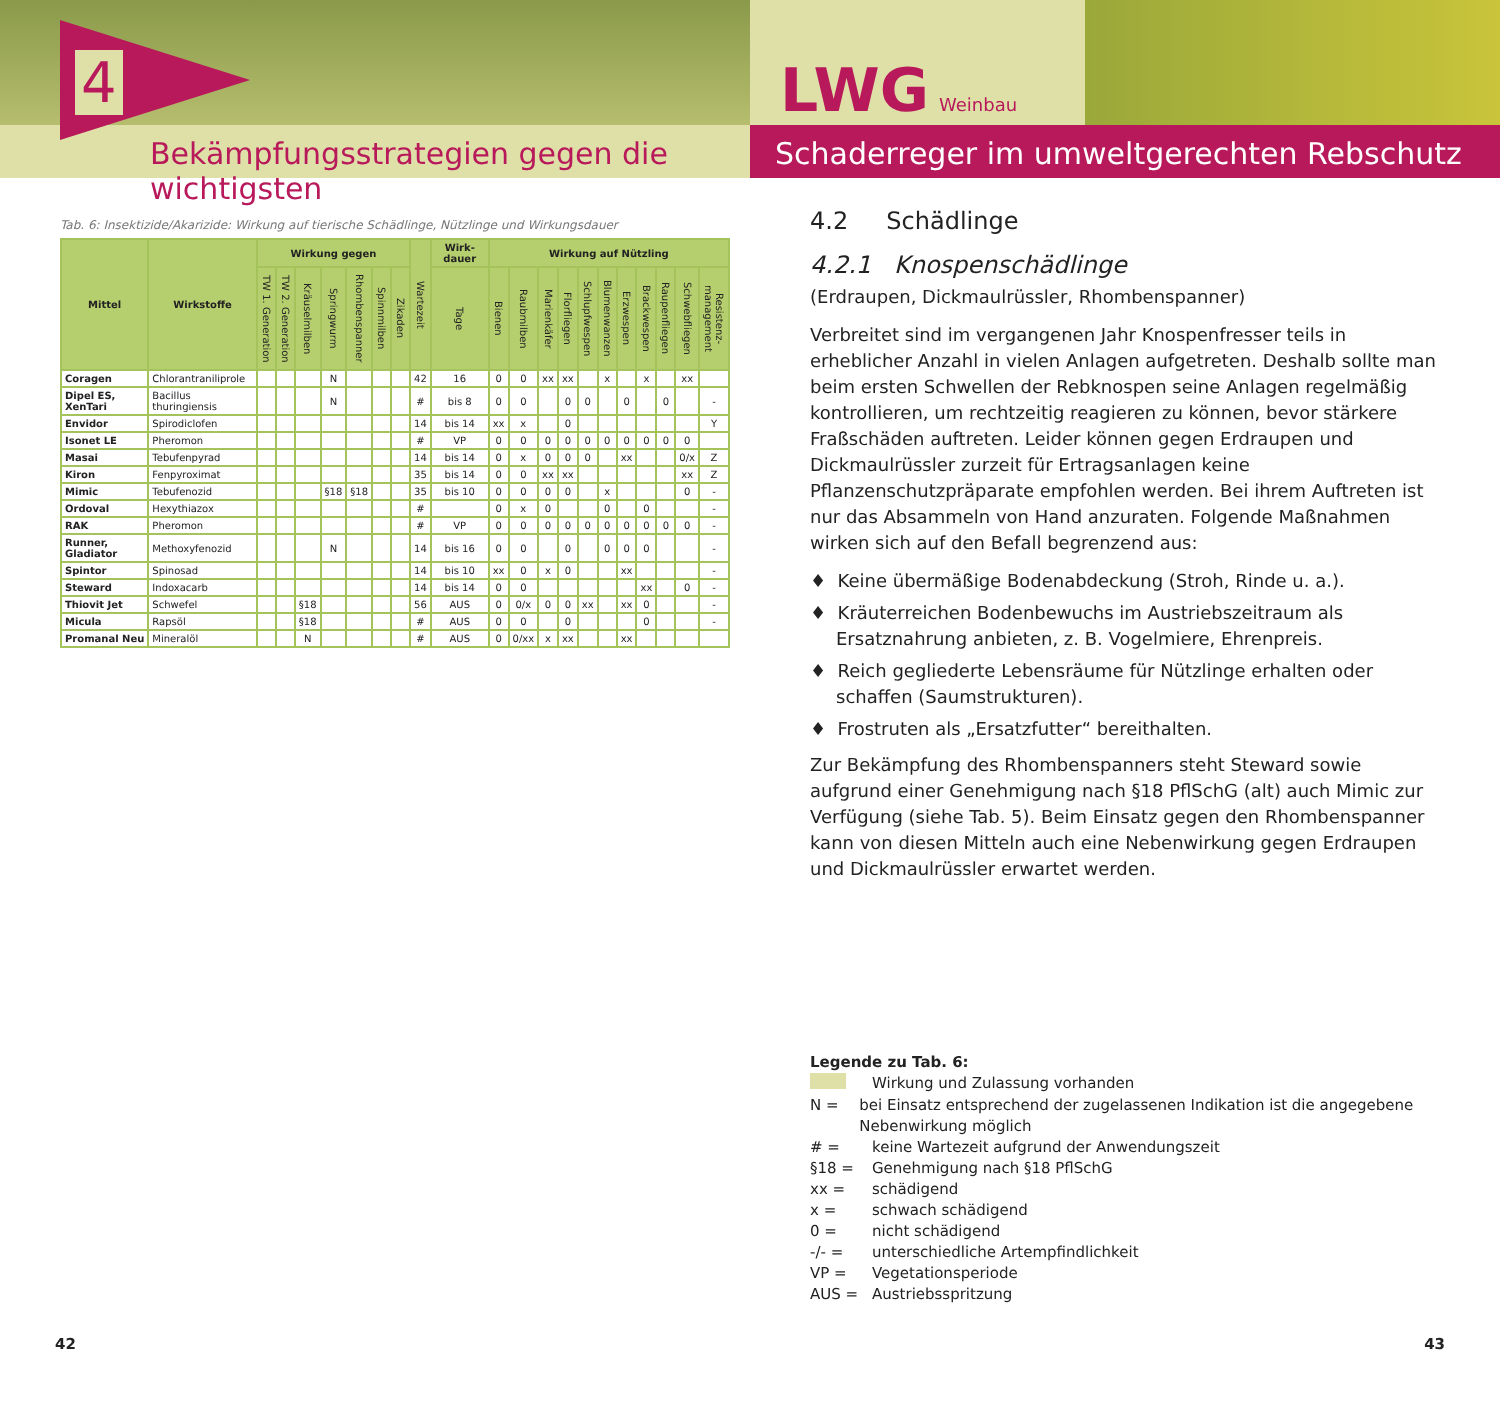4
Bekämpfungsstrategien gegen die wichtigsten
LWG Weinbau
Schaderreger im umweltgerechten Rebschutz
Tab. 6: Insektizide/Akarizide: Wirkung auf tierische Schädlinge, Nützlinge und Wirkungsdauer
| Mittel | Wirkstoffe | Wirkung gegen | | | | | | | Wartezeit | Wirk-dauer | Wirkung auf Nützling | | | | | | | | | | |
| --- | --- | --- | --- | --- | --- | --- | --- | --- | --- | --- | --- | --- | --- | --- | --- | --- | --- | --- | --- | --- | --- |
| | | TW 1. Generation | TW 2. Generation | Kräuselmilben | Springwurm | Rhombenspanner | Spinnmilben | Zikaden | | Tage | Bienen | Raubmilben | Marienkäfer | Florfliegen | Schlupfwespen | Blumenwanzen | Erzwespen | Brackwespen | Raupenfliegen | Schwebfliegen | Resistenz-management |
| Coragen | Chlorantraniliprole | | | | N | | | | 42 | 16 | 0 | 0 | xx | xx | | x | | x | | xx | |
| Dipel ES, XenTari | Bacillus thuringiensis | | | | N | | | | # | bis 8 | 0 | 0 | | 0 | 0 | | 0 | | 0 | | - |
| Envidor | Spirodiclofen | | | | | | | | 14 | bis 14 | xx | x | | 0 | | | | | | | Y |
| Isonet LE | Pheromon | | | | | | | | # | VP | 0 | 0 | 0 | 0 | 0 | 0 | 0 | 0 | 0 | 0 | |
| Masai | Tebufenpyrad | | | | | | | | 14 | bis 14 | 0 | x | 0 | 0 | 0 | | xx | | | 0/x | Z |
| Kiron | Fenpyroximat | | | | | | | | 35 | bis 14 | 0 | 0 | xx | xx | | | | | | xx | Z |
| Mimic | Tebufenozid | | | | §18 | §18 | | | 35 | bis 10 | 0 | 0 | 0 | 0 | | x | | | | 0 | - |
| Ordoval | Hexythiazox | | | | | | | | # | | 0 | x | 0 | | | 0 | | 0 | | | - |
| RAK | Pheromon | | | | | | | | # | VP | 0 | 0 | 0 | 0 | 0 | 0 | 0 | 0 | 0 | 0 | - |
| Runner, Gladiator | Methoxyfenozid | | | | N | | | | 14 | bis 16 | 0 | 0 | | 0 | | 0 | 0 | 0 | | | - |
| Spintor | Spinosad | | | | | | | | 14 | bis 10 | xx | 0 | x | 0 | | | xx | | | | - |
| Steward | Indoxacarb | | | | | | | | 14 | bis 14 | 0 | 0 | | | | | | xx | | 0 | - |
| Thiovit Jet | Schwefel | | | §18 | | | | | 56 | AUS | 0 | 0/x | 0 | 0 | xx | | xx | 0 | | | - |
| Micula | Rapsöl | | | §18 | | | | | # | AUS | 0 | 0 | | 0 | | | | 0 | | | - |
| Promanal Neu | Mineralöl | | | N | | | | | # | AUS | 0 | 0/xx | x | xx | | | xx | | | | |
4.2 Schädlinge
4.2.1 Knospenschädlinge
(Erdraupen, Dickmaulrüssler, Rhombenspanner)
Verbreitet sind im vergangenen Jahr Knospenfresser teils in erheblicher Anzahl in vielen Anlagen aufgetreten. Deshalb sollte man beim ersten Schwellen der Rebknospen seine Anlagen regelmäßig kontrollieren, um rechtzeitig reagieren zu können, bevor stärkere Fraßschäden auftreten. Leider können gegen Erdraupen und Dickmaulrüssler zurzeit für Ertragsanlagen keine Pflanzenschutzpräparate empfohlen werden. Bei ihrem Auftreten ist nur das Absammeln von Hand anzuraten. Folgende Maßnahmen wirken sich auf den Befall begrenzend aus:
♦ Keine übermäßige Bodenabdeckung (Stroh, Rinde u. a.).
♦ Kräuterreichen Bodenbewuchs im Austriebszeitraum als Ersatznahrung anbieten, z. B. Vogelmiere, Ehrenpreis.
♦ Reich gegliederte Lebensräume für Nützlinge erhalten oder schaffen (Saumstrukturen).
♦ Frostruten als „Ersatzfutter“ bereithalten.
Zur Bekämpfung des Rhombenspanners steht Steward sowie aufgrund einer Genehmigung nach §18 PflSchG (alt) auch Mimic zur Verfügung (siehe Tab. 5). Beim Einsatz gegen den Rhombenspanner kann von diesen Mitteln auch eine Nebenwirkung gegen Erdraupen und Dickmaulrüssler erwartet werden.
Legende zu Tab. 6:
Wirkung und Zulassung vorhanden
N = bei Einsatz entsprechend der zugelassenen Indikation ist die angegebene Nebenwirkung möglich
# = keine Wartezeit aufgrund der Anwendungszeit
§18 = Genehmigung nach §18 PflSchG
xx = schädigend
x = schwach schädigend
0 = nicht schädigend
-/- = unterschiedliche Artempfindlichkeit
VP = Vegetationsperiode
AUS = Austriebsspritzung
42 43